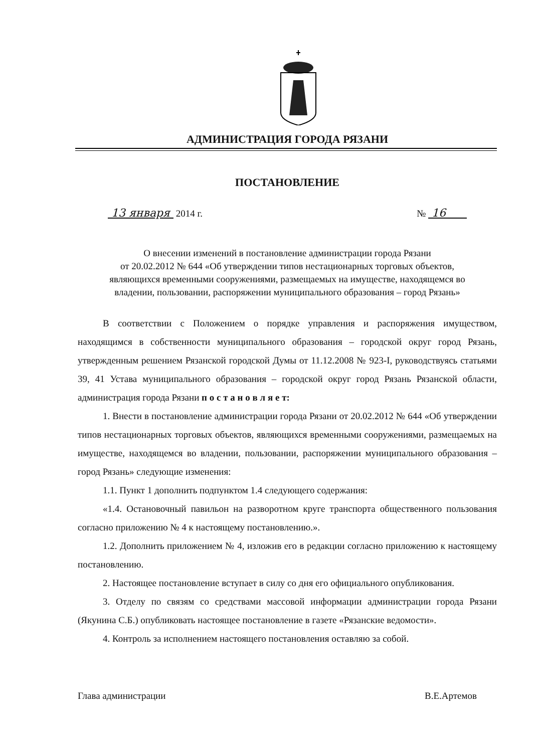АДМИНИСТРАЦИЯ ГОРОДА РЯЗАНИ
ПОСТАНОВЛЕНИЕ
13 января 2014 г. № 16
О внесении изменений в постановление администрации города Рязани
от 20.02.2012 № 644 «Об утверждении типов нестационарных торговых объектов,
являющихся временными сооружениями, размещаемых на имуществе, находящемся во
владении, пользовании, распоряжении муниципального образования – город Рязань»
В соответствии с Положением о порядке управления и распоряжения имуществом, находящимся в собственности муниципального образования – городской округ город Рязань, утвержденным решением Рязанской городской Думы от 11.12.2008 № 923-I, руководствуясь статьями 39, 41 Устава муниципального образования – городской округ город Рязань Рязанской области, администрация города Рязани п о с т а н о в л я е т:
1. Внести в постановление администрации города Рязани от 20.02.2012 № 644 «Об утверждении типов нестационарных торговых объектов, являющихся временными сооружениями, размещаемых на имуществе, находящемся во владении, пользовании, распоряжении муниципального образования – город Рязань» следующие изменения:
1.1. Пункт 1 дополнить подпунктом 1.4 следующего содержания:
«1.4. Остановочный павильон на разворотном круге транспорта общественного пользования согласно приложению № 4 к настоящему постановлению.».
1.2. Дополнить приложением № 4, изложив его в редакции согласно приложению к настоящему постановлению.
2. Настоящее постановление вступает в силу со дня его официального опубликования.
3. Отделу по связям со средствами массовой информации администрации города Рязани (Якунина С.Б.) опубликовать настоящее постановление в газете «Рязанские ведомости».
4. Контроль за исполнением настоящего постановления оставляю за собой.
Глава администрации В.Е.Артемов